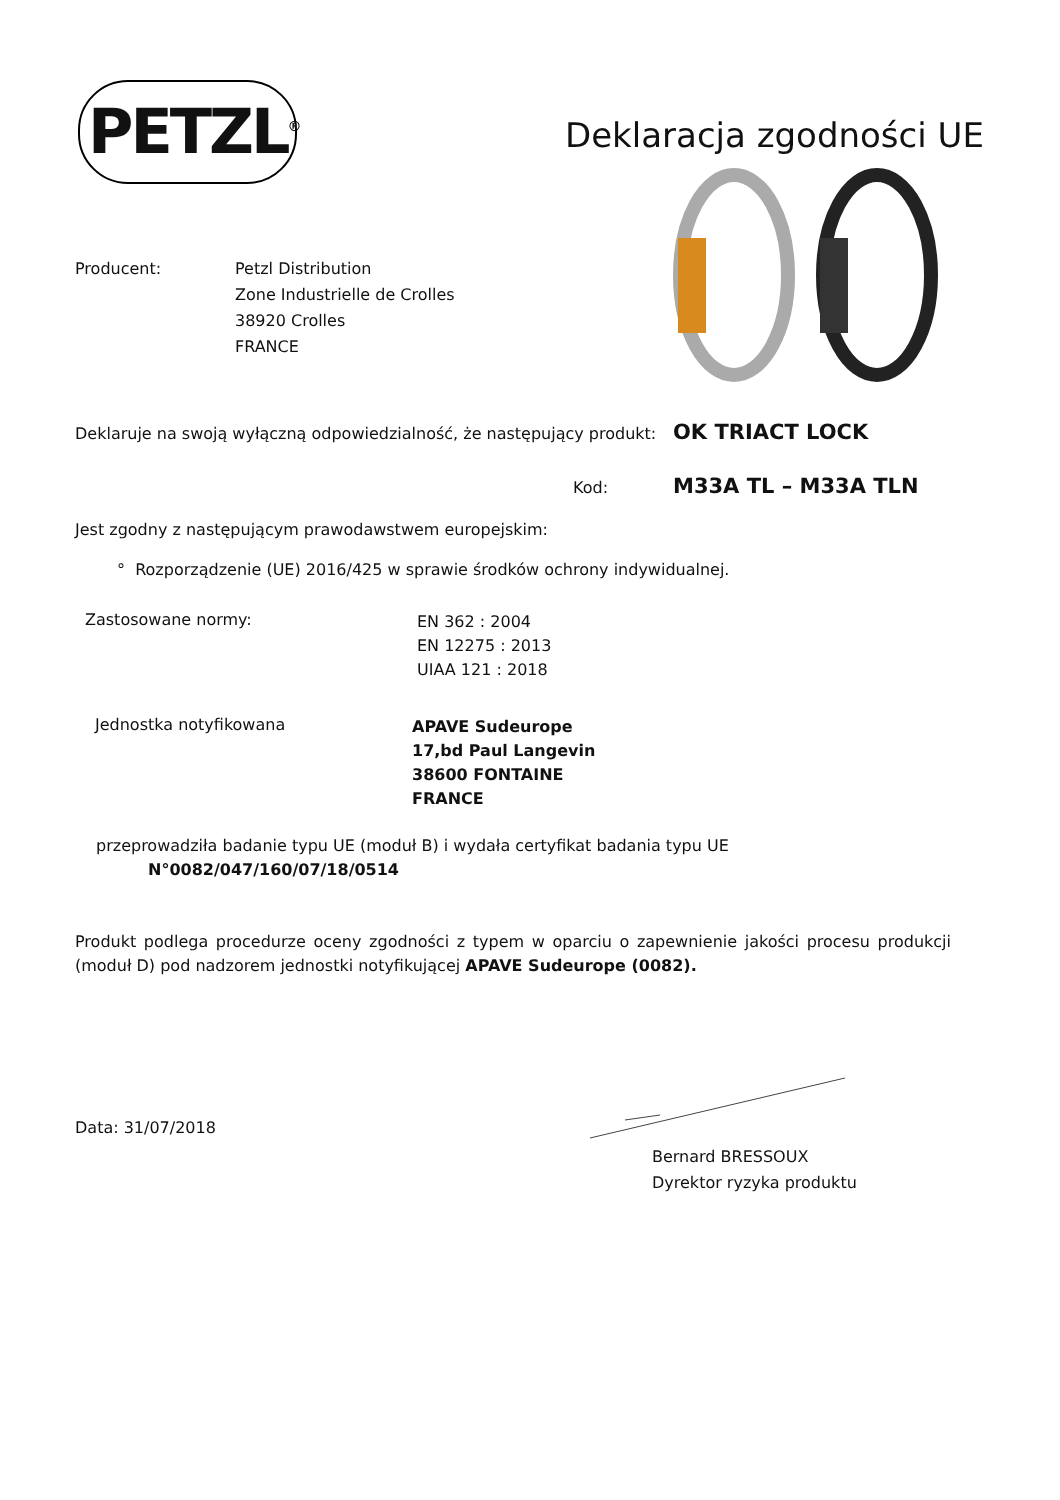PETZL<sup>®</sup> Deklaracja zgodności UE
Producent:
Petzl Distribution
Zone Industrielle de Crolles
38920 Crolles
FRANCE
Deklaruje na swoją wyłączną odpowiedzialność, że następujący produkt:
OK TRIACT LOCK
Kod: M33A TL – M33A TLN
Jest zgodny z następującym prawodawstwem europejskim:
° Rozporządzenie (UE) 2016/425 w sprawie środków ochrony indywidualnej.
Zastosowane normy:
EN 362 : 2004
EN 12275 : 2013
UIAA 121 : 2018
Jednostka notyfikowana
APAVE Sudeurope
17,bd Paul Langevin
38600 FONTAINE
FRANCE
przeprowadziła badanie typu UE (moduł B) i wydała certyfikat badania typu UE
N°0082/047/160/07/18/0514
Produkt podlega procedurze oceny zgodności z typem w oparciu o zapewnienie jakości procesu produkcji (moduł D) pod nadzorem jednostki notyfikującej APAVE Sudeurope (0082).
Data: 31/07/2018
Bernard BRESSOUX
Dyrektor ryzyka produktu